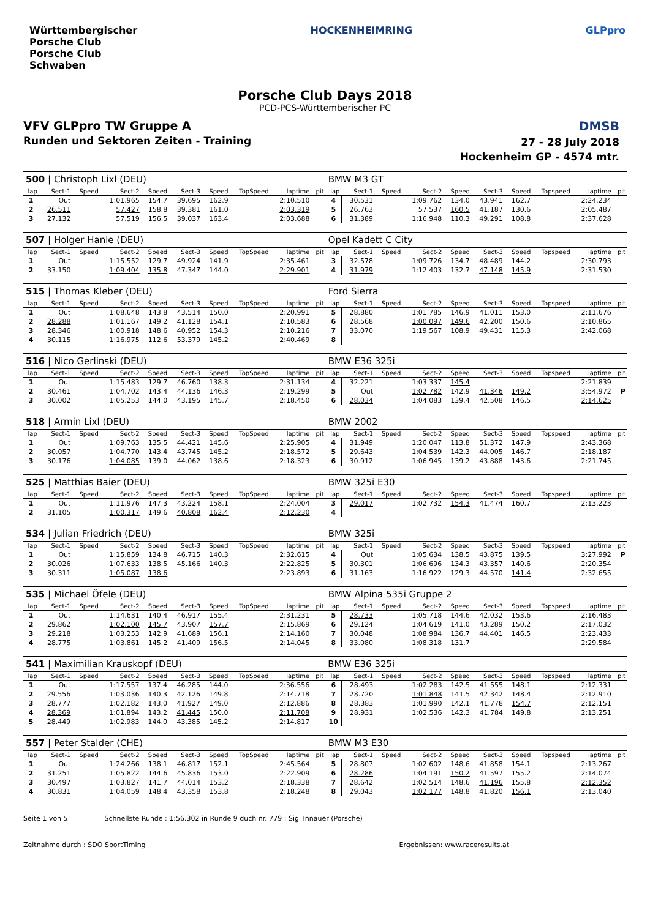Württembergischer
Porsche Club
Porsche Club
Schwaben
HOCKENHEIMRING GLPpro
Porsche Club Days 2018
PCD-PCS-Württemberischer PC
VFV GLPpro TW Gruppe A
Runden und Sektoren Zeiten - Training
DMSB
27 - 28 July 2018
Hockenheim GP - 4574 mtr.
| 500 / Christoph Lixl (DEU) | | | | | | | | | | BMW M3 GT | | | | | | | | | |
| lap | Sect-1 | Speed | Sect-2 | Speed | Sect-3 | Speed | TopSpeed | laptime | pit | lap | Sect-1 | Speed | Sect-2 | Speed | Sect-3 | Speed | Topspeed | laptime | pit |
| 1 | Out | | 1:01.965 | 154.7 | 39.695 | 162.9 | | 2:10.510 | | 4 | 30.531 | | 1:09.762 | 134.0 | 43.941 | 162.7 | | 2:24.234 | |
| 2 | 26.511 | | 57.427 | 158.8 | 39.381 | 161.0 | | 2:03.319 | | 5 | 26.763 | | 57.537 | 160.5 | 41.187 | 130.6 | | 2:05.487 | |
| 3 | 27.132 | | 57.519 | 156.5 | 39.037 | 163.4 | | 2:03.688 | | 6 | 31.389 | | 1:16.948 | 110.3 | 49.291 | 108.8 | | 2:37.628 | |
| 507 / Holger Hanle (DEU) | | | | | | | | | | Opel Kadett C City | | | | | | | | | |
| lap | Sect-1 | Speed | Sect-2 | Speed | Sect-3 | Speed | TopSpeed | laptime | pit | lap | Sect-1 | Speed | Sect-2 | Speed | Sect-3 | Speed | Topspeed | laptime | pit |
| 1 | Out | | 1:15.552 | 129.7 | 49.924 | 141.9 | | 2:35.461 | | 3 | 32.578 | | 1:09.726 | 134.7 | 48.489 | 144.2 | | 2:30.793 | |
| 2 | 33.150 | | 1:09.404 | 135.8 | 47.347 | 144.0 | | 2:29.901 | | 4 | 31.979 | | 1:12.403 | 132.7 | 47.148 | 145.9 | | 2:31.530 | |
| 515 / Thomas Kleber (DEU) | | | | | | | | | | Ford Sierra | | | | | | | | | |
| lap | Sect-1 | Speed | Sect-2 | Speed | Sect-3 | Speed | TopSpeed | laptime | pit | lap | Sect-1 | Speed | Sect-2 | Speed | Sect-3 | Speed | Topspeed | laptime | pit |
| 1 | Out | | 1:08.648 | 143.8 | 43.514 | 150.0 | | 2:20.991 | | 5 | 28.880 | | 1:01.785 | 146.9 | 41.011 | 153.0 | | 2:11.676 | |
| 2 | 28.288 | | 1:01.167 | 149.2 | 41.128 | 154.1 | | 2:10.583 | | 6 | 28.568 | | 1:00.097 | 149.6 | 42.200 | 150.6 | | 2:10.865 | |
| 3 | 28.346 | | 1:00.918 | 148.6 | 40.952 | 154.3 | | 2:10.216 | | 7 | 33.070 | | 1:19.567 | 108.9 | 49.431 | 115.3 | | 2:42.068 | |
| 4 | 30.115 | | 1:16.975 | 112.6 | 53.379 | 145.2 | | 2:40.469 | | 8 | | | | | | | | | |
| 516 / Nico Gerlinski (DEU) | | | | | | | | | | BMW E36 325i | | | | | | | | | |
| lap | Sect-1 | Speed | Sect-2 | Speed | Sect-3 | Speed | TopSpeed | laptime | pit | lap | Sect-1 | Speed | Sect-2 | Speed | Sect-3 | Speed | Topspeed | laptime | pit |
| 1 | Out | | 1:15.483 | 129.7 | 46.760 | 138.3 | | 2:31.134 | | 4 | 32.221 | | 1:03.337 | 145.4 | | | | 2:21.839 | |
| 2 | 30.461 | | 1:04.702 | 143.4 | 44.136 | 146.3 | | 2:19.299 | | 5 | Out | | 1:02.782 | 142.9 | 41.346 | 149.2 | | 3:54.972 | P |
| 3 | 30.002 | | 1:05.253 | 144.0 | 43.195 | 145.7 | | 2:18.450 | | 6 | 28.034 | | 1:04.083 | 139.4 | 42.508 | 146.5 | | 2:14.625 | |
| 518 / Armin Lixl (DEU) | | | | | | | | | | BMW 2002 | | | | | | | | | |
| lap | Sect-1 | Speed | Sect-2 | Speed | Sect-3 | Speed | TopSpeed | laptime | pit | lap | Sect-1 | Speed | Sect-2 | Speed | Sect-3 | Speed | Topspeed | laptime | pit |
| 1 | Out | | 1:09.763 | 135.5 | 44.421 | 145.6 | | 2:25.905 | | 4 | 31.949 | | 1:20.047 | 113.8 | 51.372 | 147.9 | | 2:43.368 | |
| 2 | 30.057 | | 1:04.770 | 143.4 | 43.745 | 145.2 | | 2:18.572 | | 5 | 29.643 | | 1:04.539 | 142.3 | 44.005 | 146.7 | | 2:18.187 | |
| 3 | 30.176 | | 1:04.085 | 139.0 | 44.062 | 138.6 | | 2:18.323 | | 6 | 30.912 | | 1:06.945 | 139.2 | 43.888 | 143.6 | | 2:21.745 | |
| 525 / Matthias Baier (DEU) | | | | | | | | | | BMW 325i E30 | | | | | | | | | |
| lap | Sect-1 | Speed | Sect-2 | Speed | Sect-3 | Speed | TopSpeed | laptime | pit | lap | Sect-1 | Speed | Sect-2 | Speed | Sect-3 | Speed | Topspeed | laptime | pit |
| 1 | Out | | 1:11.976 | 147.3 | 43.224 | 158.1 | | 2:24.004 | | 3 | 29.017 | | 1:02.732 | 154.3 | 41.474 | 160.7 | | 2:13.223 | |
| 2 | 31.105 | | 1:00.317 | 149.6 | 40.808 | 162.4 | | 2:12.230 | | 4 | | | | | | | | | |
| 534 / Julian Friedrich (DEU) | | | | | | | | | | BMW 325i | | | | | | | | | |
| lap | Sect-1 | Speed | Sect-2 | Speed | Sect-3 | Speed | TopSpeed | laptime | pit | lap | Sect-1 | Speed | Sect-2 | Speed | Sect-3 | Speed | Topspeed | laptime | pit |
| 1 | Out | | 1:15.859 | 134.8 | 46.715 | 140.3 | | 2:32.615 | | 4 | Out | | 1:05.634 | 138.5 | 43.875 | 139.5 | | 3:27.992 | P |
| 2 | 30.026 | | 1:07.633 | 138.5 | 45.166 | 140.3 | | 2:22.825 | | 5 | 30.301 | | 1:06.696 | 134.3 | 43.357 | 140.6 | | 2:20.354 | |
| 3 | 30.311 | | 1:05.087 | 138.6 | | | | 2:23.893 | | 6 | 31.163 | | 1:16.922 | 129.3 | 44.570 | 141.4 | | 2:32.655 | |
| 535 / Michael Öfele (DEU) | | | | | | | | | | BMW Alpina 535i Gruppe 2 | | | | | | | | | |
| lap | Sect-1 | Speed | Sect-2 | Speed | Sect-3 | Speed | TopSpeed | laptime | pit | lap | Sect-1 | Speed | Sect-2 | Speed | Sect-3 | Speed | Topspeed | laptime | pit |
| 1 | Out | | 1:14.631 | 140.4 | 46.917 | 155.4 | | 2:31.231 | | 5 | 28.733 | | 1:05.718 | 144.6 | 42.032 | 153.6 | | 2:16.483 | |
| 2 | 29.862 | | 1:02.100 | 145.7 | 43.907 | 157.7 | | 2:15.869 | | 6 | 29.124 | | 1:04.619 | 141.0 | 43.289 | 150.2 | | 2:17.032 | |
| 3 | 29.218 | | 1:03.253 | 142.9 | 41.689 | 156.1 | | 2:14.160 | | 7 | 30.048 | | 1:08.984 | 136.7 | 44.401 | 146.5 | | 2:23.433 | |
| 4 | 28.775 | | 1:03.861 | 145.2 | 41.409 | 156.5 | | 2:14.045 | | 8 | 33.080 | | 1:08.318 | 131.7 | | | | 2:29.584 | |
| 541 / Maximilian Krauskopf (DEU) | | | | | | | | | | BMW E36 325i | | | | | | | | | |
| lap | Sect-1 | Speed | Sect-2 | Speed | Sect-3 | Speed | TopSpeed | laptime | pit | lap | Sect-1 | Speed | Sect-2 | Speed | Sect-3 | Speed | Topspeed | laptime | pit |
| 1 | Out | | 1:17.557 | 137.4 | 46.285 | 144.0 | | 2:36.556 | | 6 | 28.493 | | 1:02.283 | 142.5 | 41.555 | 148.1 | | 2:12.331 | |
| 2 | 29.556 | | 1:03.036 | 140.3 | 42.126 | 149.8 | | 2:14.718 | | 7 | 28.720 | | 1:01.848 | 141.5 | 42.342 | 148.4 | | 2:12.910 | |
| 3 | 28.777 | | 1:02.182 | 143.0 | 41.927 | 149.0 | | 2:12.886 | | 8 | 28.383 | | 1:01.990 | 142.1 | 41.778 | 154.7 | | 2:12.151 | |
| 4 | 28.369 | | 1:01.894 | 143.2 | 41.445 | 150.0 | | 2:11.708 | | 9 | 28.931 | | 1:02.536 | 142.3 | 41.784 | 149.8 | | 2:13.251 | |
| 5 | 28.449 | | 1:02.983 | 144.0 | 43.385 | 145.2 | | 2:14.817 | | 10 | | | | | | | | | |
| 557 / Peter Stalder (CHE) | | | | | | | | | | BMW M3 E30 | | | | | | | | | |
| lap | Sect-1 | Speed | Sect-2 | Speed | Sect-3 | Speed | TopSpeed | laptime | pit | lap | Sect-1 | Speed | Sect-2 | Speed | Sect-3 | Speed | Topspeed | laptime | pit |
| 1 | Out | | 1:24.266 | 138.1 | 46.817 | 152.1 | | 2:45.564 | | 5 | 28.807 | | 1:02.602 | 148.6 | 41.858 | 154.1 | | 2:13.267 | |
| 2 | 31.251 | | 1:05.822 | 144.6 | 45.836 | 153.0 | | 2:22.909 | | 6 | 28.286 | | 1:04.191 | 150.2 | 41.597 | 155.2 | | 2:14.074 | |
| 3 | 30.497 | | 1:03.827 | 141.7 | 44.014 | 153.2 | | 2:18.338 | | 7 | 28.642 | | 1:02.514 | 148.6 | 41.196 | 155.8 | | 2:12.352 | |
| 4 | 30.831 | | 1:04.059 | 148.4 | 43.358 | 153.8 | | 2:18.248 | | 8 | 29.043 | | 1:02.177 | 148.8 | 41.820 | 156.1 | | 2:13.040 | |
Seite 1 von 5 Schnellste Runde : 1:56.302 in Runde 9 duch nr. 779 : Sigi Innauer (Porsche)
Zeitnahme durch : SDO SportTiming Ergebnissen: www.raceresults.at